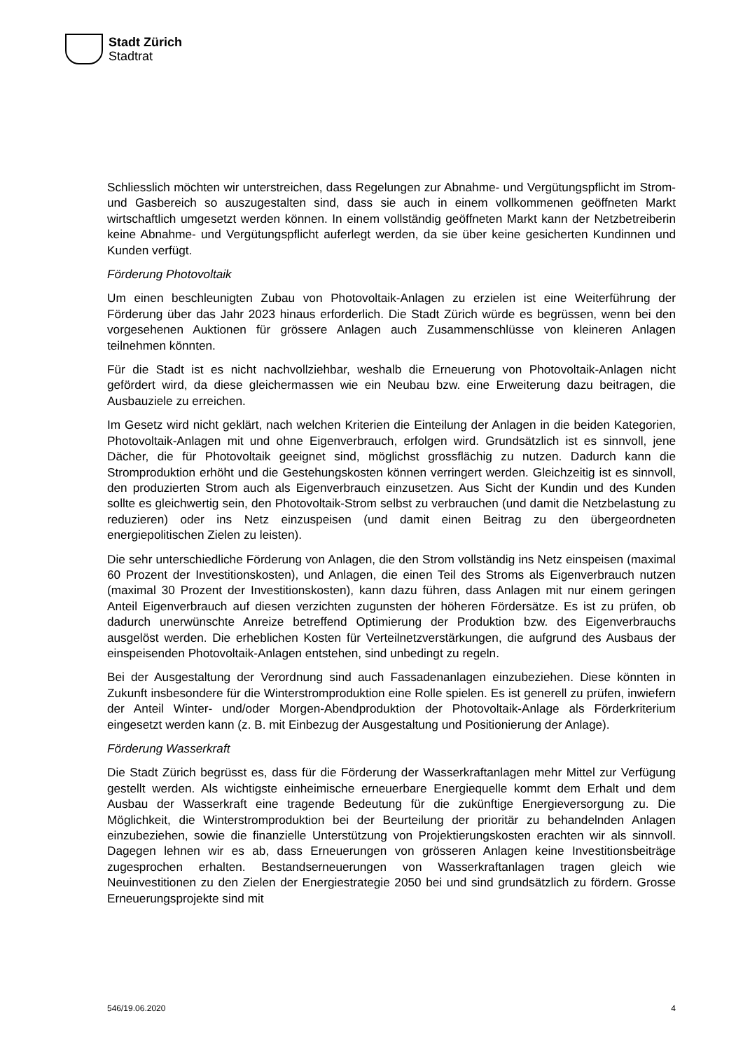Stadt Zürich
Stadtrat
Schliesslich möchten wir unterstreichen, dass Regelungen zur Abnahme- und Vergütungspflicht im Strom- und Gasbereich so auszugestalten sind, dass sie auch in einem vollkommenen geöffneten Markt wirtschaftlich umgesetzt werden können. In einem vollständig geöffneten Markt kann der Netzbetreiberin keine Abnahme- und Vergütungspflicht auferlegt werden, da sie über keine gesicherten Kundinnen und Kunden verfügt.
Förderung Photovoltaik
Um einen beschleunigten Zubau von Photovoltaik-Anlagen zu erzielen ist eine Weiterführung der Förderung über das Jahr 2023 hinaus erforderlich. Die Stadt Zürich würde es begrüssen, wenn bei den vorgesehenen Auktionen für grössere Anlagen auch Zusammenschlüsse von kleineren Anlagen teilnehmen könnten.
Für die Stadt ist es nicht nachvollziehbar, weshalb die Erneuerung von Photovoltaik-Anlagen nicht gefördert wird, da diese gleichermassen wie ein Neubau bzw. eine Erweiterung dazu beitragen, die Ausbauziele zu erreichen.
Im Gesetz wird nicht geklärt, nach welchen Kriterien die Einteilung der Anlagen in die beiden Kategorien, Photovoltaik-Anlagen mit und ohne Eigenverbrauch, erfolgen wird. Grundsätzlich ist es sinnvoll, jene Dächer, die für Photovoltaik geeignet sind, möglichst grossflächig zu nutzen. Dadurch kann die Stromproduktion erhöht und die Gestehungskosten können verringert werden. Gleichzeitig ist es sinnvoll, den produzierten Strom auch als Eigenverbrauch einzusetzen. Aus Sicht der Kundin und des Kunden sollte es gleichwertig sein, den Photovoltaik-Strom selbst zu verbrauchen (und damit die Netzbelastung zu reduzieren) oder ins Netz einzuspeisen (und damit einen Beitrag zu den übergeordneten energiepolitischen Zielen zu leisten).
Die sehr unterschiedliche Förderung von Anlagen, die den Strom vollständig ins Netz einspeisen (maximal 60 Prozent der Investitionskosten), und Anlagen, die einen Teil des Stroms als Eigenverbrauch nutzen (maximal 30 Prozent der Investitionskosten), kann dazu führen, dass Anlagen mit nur einem geringen Anteil Eigenverbrauch auf diesen verzichten zugunsten der höheren Fördersätze. Es ist zu prüfen, ob dadurch unerwünschte Anreize betreffend Optimierung der Produktion bzw. des Eigenverbrauchs ausgelöst werden. Die erheblichen Kosten für Verteilnetzverstärkungen, die aufgrund des Ausbaus der einspeisenden Photovoltaik-Anlagen entstehen, sind unbedingt zu regeln.
Bei der Ausgestaltung der Verordnung sind auch Fassadenanlagen einzubeziehen. Diese könnten in Zukunft insbesondere für die Winterstromproduktion eine Rolle spielen. Es ist generell zu prüfen, inwiefern der Anteil Winter- und/oder Morgen-Abendproduktion der Photovoltaik-Anlage als Förderkriterium eingesetzt werden kann (z. B. mit Einbezug der Ausgestaltung und Positionierung der Anlage).
Förderung Wasserkraft
Die Stadt Zürich begrüsst es, dass für die Förderung der Wasserkraftanlagen mehr Mittel zur Verfügung gestellt werden. Als wichtigste einheimische erneuerbare Energiequelle kommt dem Erhalt und dem Ausbau der Wasserkraft eine tragende Bedeutung für die zukünftige Energieversorgung zu. Die Möglichkeit, die Winterstromproduktion bei der Beurteilung der prioritär zu behandelnden Anlagen einzubeziehen, sowie die finanzielle Unterstützung von Projektierungskosten erachten wir als sinnvoll. Dagegen lehnen wir es ab, dass Erneuerungen von grösseren Anlagen keine Investitionsbeiträge zugesprochen erhalten. Bestandserneuerungen von Wasserkraftanlagen tragen gleich wie Neuinvestitionen zu den Zielen der Energiestrategie 2050 bei und sind grundsätzlich zu fördern. Grosse Erneuerungsprojekte sind mit
546/19.06.2020 4